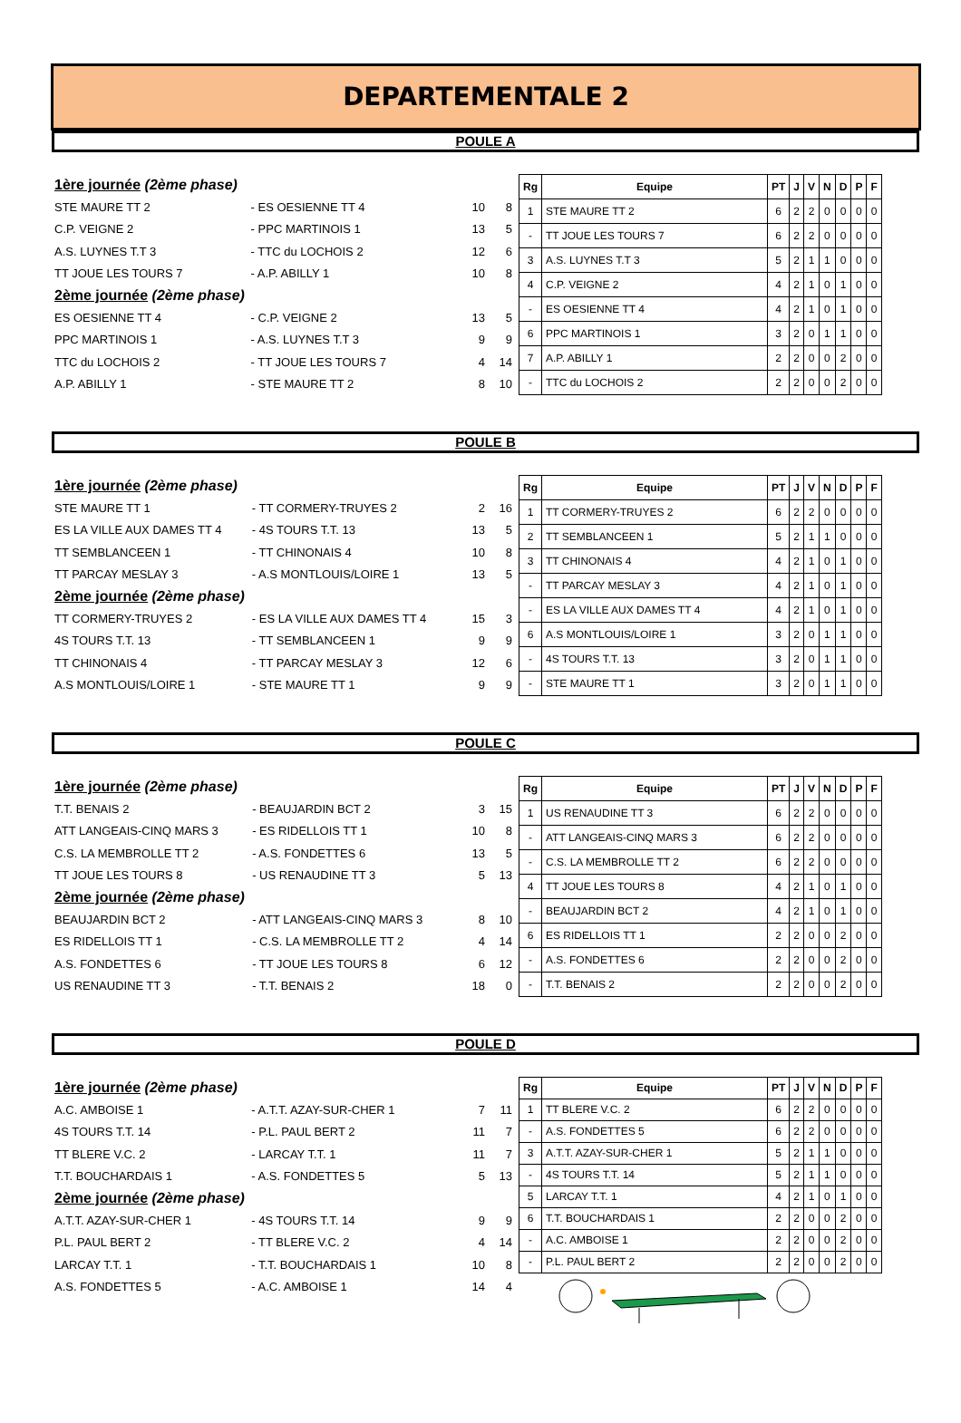DEPARTEMENTALE 2
POULE A
| 1ère journée (2ème phase) | | | |
| STE MAURE TT 2 | - ES OESIENNE TT 4 | 10 | 8 |
| C.P. VEIGNE 2 | - PPC MARTINOIS 1 | 13 | 5 |
| A.S. LUYNES T.T 3 | - TTC du LOCHOIS 2 | 12 | 6 |
| TT JOUE LES TOURS 7 | - A.P. ABILLY 1 | 10 | 8 |
| 2ème journée (2ème phase) | | | |
| ES OESIENNE TT 4 | - C.P. VEIGNE 2 | 13 | 5 |
| PPC MARTINOIS 1 | - A.S. LUYNES T.T 3 | 9 | 9 |
| TTC du LOCHOIS 2 | - TT JOUE LES TOURS 7 | 4 | 14 |
| A.P. ABILLY 1 | - STE MAURE TT 2 | 8 | 10 |
| Rg | Equipe | PT | J | V | N | D | P | F |
| --- | --- | --- | --- | --- | --- | --- | --- | --- |
| 1 | STE MAURE TT 2 | 6 | 2 | 2 | 0 | 0 | 0 | 0 |
| - | TT JOUE LES TOURS 7 | 6 | 2 | 2 | 0 | 0 | 0 | 0 |
| 3 | A.S. LUYNES T.T 3 | 5 | 2 | 1 | 1 | 0 | 0 | 0 |
| 4 | C.P. VEIGNE 2 | 4 | 2 | 1 | 0 | 1 | 0 | 0 |
| - | ES OESIENNE TT 4 | 4 | 2 | 1 | 0 | 1 | 0 | 0 |
| 6 | PPC MARTINOIS 1 | 3 | 2 | 0 | 1 | 1 | 0 | 0 |
| 7 | A.P. ABILLY 1 | 2 | 2 | 0 | 0 | 2 | 0 | 0 |
| - | TTC du LOCHOIS 2 | 2 | 2 | 0 | 0 | 2 | 0 | 0 |
POULE B
| 1ère journée (2ème phase) | | | |
| STE MAURE TT 1 | - TT CORMERY-TRUYES 2 | 2 | 16 |
| ES LA VILLE AUX DAMES TT 4 | - 4S TOURS T.T. 13 | 13 | 5 |
| TT SEMBLANCEEN 1 | - TT CHINONAIS 4 | 10 | 8 |
| TT PARCAY MESLAY 3 | - A.S MONTLOUIS/LOIRE 1 | 13 | 5 |
| 2ème journée (2ème phase) | | | |
| TT CORMERY-TRUYES 2 | - ES LA VILLE AUX DAMES TT 4 | 15 | 3 |
| 4S TOURS T.T. 13 | - TT SEMBLANCEEN 1 | 9 | 9 |
| TT CHINONAIS 4 | - TT PARCAY MESLAY 3 | 12 | 6 |
| A.S MONTLOUIS/LOIRE 1 | - STE MAURE TT 1 | 9 | 9 |
| Rg | Equipe | PT | J | V | N | D | P | F |
| --- | --- | --- | --- | --- | --- | --- | --- | --- |
| 1 | TT CORMERY-TRUYES 2 | 6 | 2 | 2 | 0 | 0 | 0 | 0 |
| 2 | TT SEMBLANCEEN 1 | 5 | 2 | 1 | 1 | 0 | 0 | 0 |
| 3 | TT CHINONAIS 4 | 4 | 2 | 1 | 0 | 1 | 0 | 0 |
| - | TT PARCAY MESLAY 3 | 4 | 2 | 1 | 0 | 1 | 0 | 0 |
| - | ES LA VILLE AUX DAMES TT 4 | 4 | 2 | 1 | 0 | 1 | 0 | 0 |
| 6 | A.S MONTLOUIS/LOIRE 1 | 3 | 2 | 0 | 1 | 1 | 0 | 0 |
| - | 4S TOURS T.T. 13 | 3 | 2 | 0 | 1 | 1 | 0 | 0 |
| - | STE MAURE TT 1 | 3 | 2 | 0 | 1 | 1 | 0 | 0 |
POULE C
| 1ère journée (2ème phase) | | | |
| T.T. BENAIS 2 | - BEAUJARDIN BCT 2 | 3 | 15 |
| ATT LANGEAIS-CINQ MARS 3 | - ES RIDELLOIS TT 1 | 10 | 8 |
| C.S. LA MEMBROLLE TT 2 | - A.S. FONDETTES 6 | 13 | 5 |
| TT JOUE LES TOURS 8 | - US RENAUDINE TT 3 | 5 | 13 |
| 2ème journée (2ème phase) | | | |
| BEAUJARDIN BCT 2 | - ATT LANGEAIS-CINQ MARS 3 | 8 | 10 |
| ES RIDELLOIS TT 1 | - C.S. LA MEMBROLLE TT 2 | 4 | 14 |
| A.S. FONDETTES 6 | - TT JOUE LES TOURS 8 | 6 | 12 |
| US RENAUDINE TT 3 | - T.T. BENAIS 2 | 18 | 0 |
| Rg | Equipe | PT | J | V | N | D | P | F |
| --- | --- | --- | --- | --- | --- | --- | --- | --- |
| 1 | US RENAUDINE TT 3 | 6 | 2 | 2 | 0 | 0 | 0 | 0 |
| - | ATT LANGEAIS-CINQ MARS 3 | 6 | 2 | 2 | 0 | 0 | 0 | 0 |
| - | C.S. LA MEMBROLLE TT 2 | 6 | 2 | 2 | 0 | 0 | 0 | 0 |
| 4 | TT JOUE LES TOURS 8 | 4 | 2 | 1 | 0 | 1 | 0 | 0 |
| - | BEAUJARDIN BCT 2 | 4 | 2 | 1 | 0 | 1 | 0 | 0 |
| 6 | ES RIDELLOIS TT 1 | 2 | 2 | 0 | 0 | 2 | 0 | 0 |
| - | A.S. FONDETTES 6 | 2 | 2 | 0 | 0 | 2 | 0 | 0 |
| - | T.T. BENAIS 2 | 2 | 2 | 0 | 0 | 2 | 0 | 0 |
POULE D
| 1ère journée (2ème phase) | | | |
| A.C. AMBOISE 1 | - A.T.T. AZAY-SUR-CHER 1 | 7 | 11 |
| 4S TOURS T.T. 14 | - P.L. PAUL BERT 2 | 11 | 7 |
| TT BLERE V.C. 2 | - LARCAY T.T. 1 | 11 | 7 |
| T.T. BOUCHARDAIS 1 | - A.S. FONDETTES 5 | 5 | 13 |
| 2ème journée (2ème phase) | | | |
| A.T.T. AZAY-SUR-CHER 1 | - 4S TOURS T.T. 14 | 9 | 9 |
| P.L. PAUL BERT 2 | - TT BLERE V.C. 2 | 4 | 14 |
| LARCAY T.T. 1 | - T.T. BOUCHARDAIS 1 | 10 | 8 |
| A.S. FONDETTES 5 | - A.C. AMBOISE 1 | 14 | 4 |
| Rg | Equipe | PT | J | V | N | D | P | F |
| --- | --- | --- | --- | --- | --- | --- | --- | --- |
| 1 | TT BLERE V.C. 2 | 6 | 2 | 2 | 0 | 0 | 0 | 0 |
| - | A.S. FONDETTES 5 | 6 | 2 | 2 | 0 | 0 | 0 | 0 |
| 3 | A.T.T. AZAY-SUR-CHER 1 | 5 | 2 | 1 | 1 | 0 | 0 | 0 |
| - | 4S TOURS T.T. 14 | 5 | 2 | 1 | 1 | 0 | 0 | 0 |
| 5 | LARCAY T.T. 1 | 4 | 2 | 1 | 0 | 1 | 0 | 0 |
| 6 | T.T. BOUCHARDAIS 1 | 2 | 2 | 0 | 0 | 2 | 0 | 0 |
| - | A.C. AMBOISE 1 | 2 | 2 | 0 | 0 | 2 | 0 | 0 |
| - | P.L. PAUL BERT 2 | 2 | 2 | 0 | 0 | 2 | 0 | 0 |